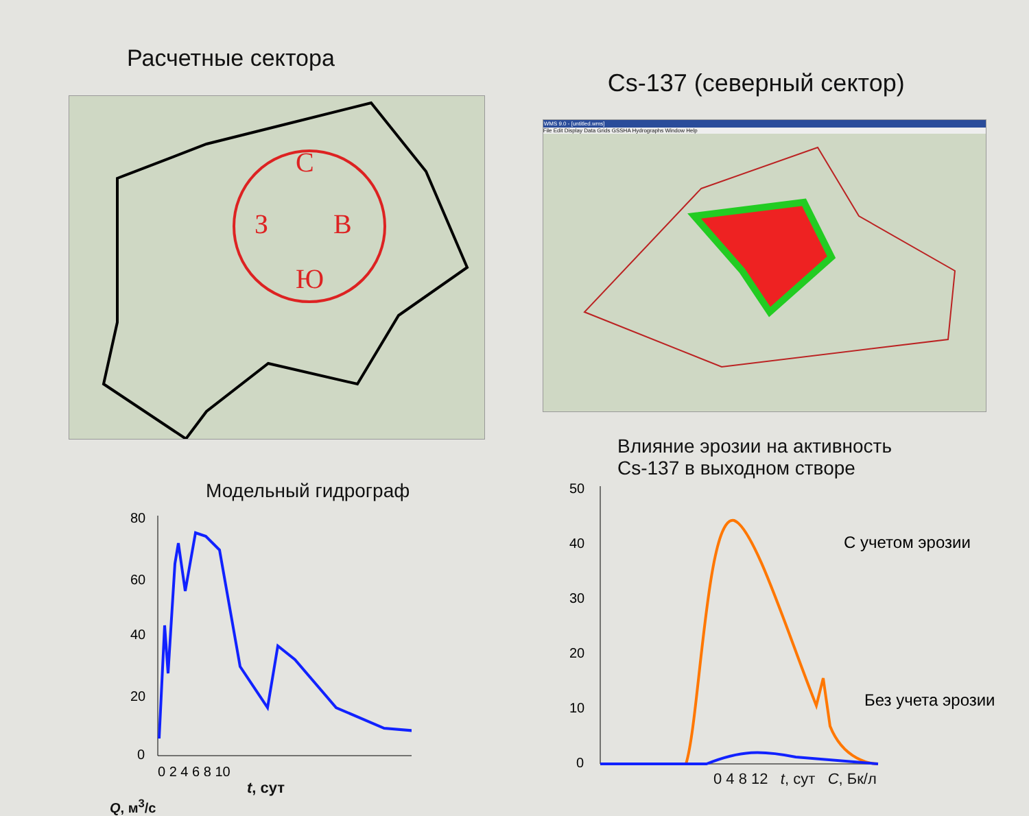Расчетные сектора
С
З
В
Ю
Cs-137 (северный сектор)
WMS 9.0 - [untitled.wms]
File Edit Display Data Grids GSSHA Hydrographs Window Help
Модельный гидрограф
80
60
40
20
0
0 2 4 6 8 10
t, сут
Q, м<sup>3</sup>/с
Влияние эрозии на активность
Cs-137 в выходном створе
50
40
30
20
10
0
С учетом эрозии
Без учета эрозии
0 4 8 12 t, сут C, Бк/л